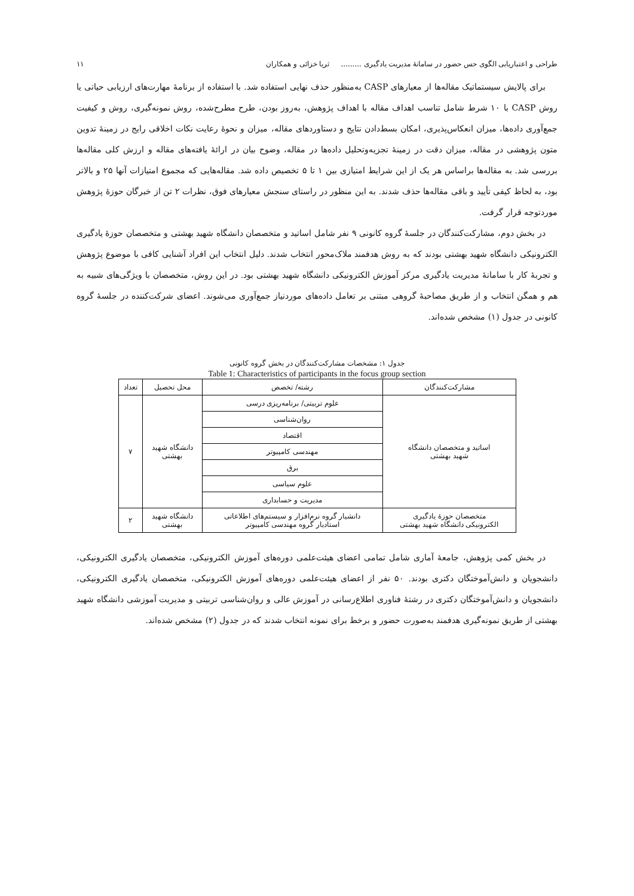طراحی و اعتباریابی الگوی حس حضور در سامانهٔ مدیریت یادگیری ......... ثریا خزائی و همکاران ۱۱
برای پالایش سیستماتیک مقاله‌ها از معیارهای CASP به‌منظور حذف نهایی استفاده شد. با استفاده از برنامهٔ مهارت‌های ارزیابی حیاتی یا روش CASP با ۱۰ شرط شامل تناسب اهداف مقاله با اهداف پژوهش، به‌روز بودن، طرح مطرح‌شده، روش نمونه‌گیری، روش و کیفیت جمع‌آوری داده‌ها، میزان انعکاس‌پذیری، امکان بسط‌دادن نتایج و دستاوردهای مقاله، میزان و نحوهٔ رعایت نکات اخلاقی رایج در زمینهٔ تدوین متون پژوهشی در مقاله، میزان دقت در زمینهٔ تجزیه‌وتحلیل داده‌ها در مقاله، وضوح بیان در ارائهٔ یافته‌های مقاله و ارزش کلی مقاله‌ها بررسی شد. به مقاله‌ها براساس هر یک از این شرایط امتیازی بین ۱ تا ۵ تخصیص داده شد. مقاله‌هایی که مجموع امتیازات آنها ۲۵ و بالاتر بود، به لحاظ کیفی تأیید و باقی مقاله‌ها حذف شدند. به این منظور در راستای سنجش معیارهای فوق، نظرات ۲ تن از خبرگان حوزهٔ پژوهش موردتوجه قرار گرفت.
در بخش دوم، مشارکت‌کنندگان در جلسهٔ گروه کانونی ۹ نفر شامل اساتید و متخصصان دانشگاه شهید بهشتی و متخصصان حوزهٔ یادگیری الکترونیکی دانشگاه شهید بهشتی بودند که به روش هدفمند ملاک‌محور انتخاب شدند. دلیل انتخاب این افراد آشنایی کافی با موضوع پژوهش و تجربهٔ کار با سامانهٔ مدیریت یادگیری مرکز آموزش الکترونیکی دانشگاه شهید بهشتی بود. در این روش، متخصصان با ویژگی‌های شبیه به هم و همگن انتخاب و از طریق مصاحبهٔ گروهی مبتنی بر تعامل داده‌های موردنیاز جمع‌آوری می‌شوند. اعضای شرکت‌کننده در جلسهٔ گروه کانونی در جدول (۱) مشخص شده‌اند.
جدول ۱: مشخصات مشارکت‌کنندگان در بخش گروه کانونی
Table 1: Characteristics of participants in the focus group section
| مشارکت‌کنندگان | رشته/ تخصص | محل تحصیل | تعداد |
| --- | --- | --- | --- |
| اساتید و متخصصان دانشگاه شهید بهشتی | علوم تربیتی/ برنامه‌ریزی درسی | دانشگاه شهید بهشتی | ۷ |
| | روان‌شناسی | | |
| | اقتصاد | | |
| | مهندسی کامپیوتر | | |
| | برق | | |
| | علوم سیاسی | | |
| | مدیریت و حسابداری | | |
| متخصصان حوزهٔ یادگیری الکترونیکی دانشگاه شهید بهشتی | دانشیار گروه نرم‌افزار و سیستم‌های اطلاعاتی استادیار گروه مهندسی کامپیوتر | دانشگاه شهید بهشتی | ۲ |
در بخش کمی پژوهش، جامعهٔ آماری شامل تمامی اعضای هیئت‌علمی دوره‌های آموزش الکترونیکی، متخصصان یادگیری الکترونیکی، دانشجویان و دانش‌آموختگان دکتری بودند. ۵۰ نفر از اعضای هیئت‌علمی دوره‌های آموزش الکترونیکی، متخصصان یادگیری الکترونیکی، دانشجویان و دانش‌آموختگان دکتری در رشتهٔ فناوری اطلاع‌رسانی در آموزش عالی و روان‌شناسی تربیتی و مدیریت آموزشی دانشگاه شهید بهشتی از طریق نمونه‌گیری هدفمند به‌صورت حضور و برخط برای نمونه انتخاب شدند که در جدول (۲) مشخص شده‌اند.